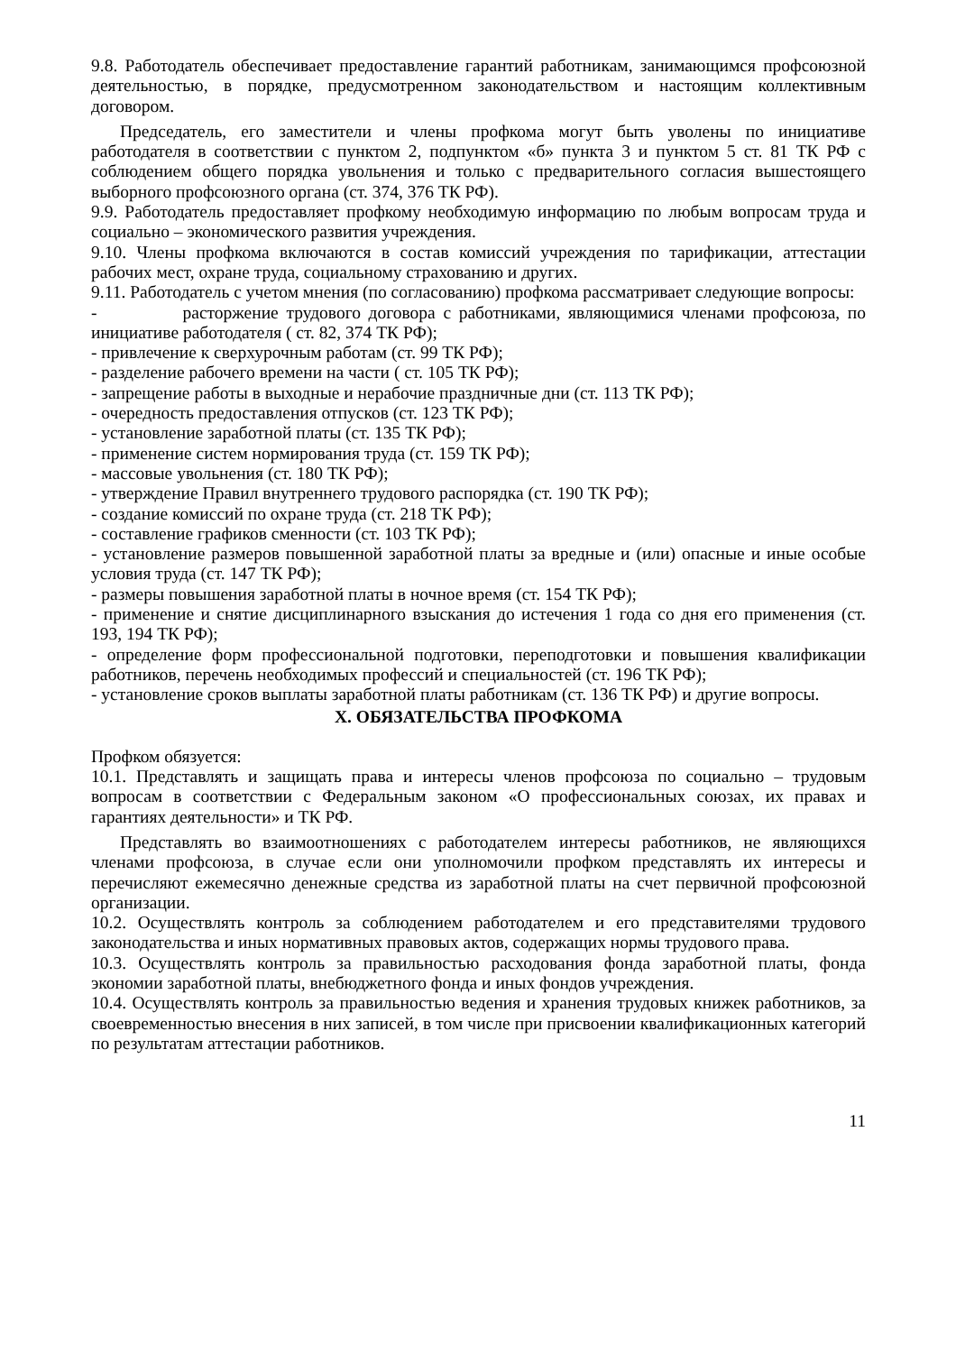9.8. Работодатель обеспечивает предоставление гарантий работникам, занимающимся профсоюзной деятельностью, в порядке, предусмотренном законодательством и настоящим коллективным договором.
Председатель, его заместители и члены профкома могут быть уволены по инициативе работодателя в соответствии с пунктом 2, подпунктом «б» пункта 3 и пунктом 5 ст. 81 ТК РФ с соблюдением общего порядка увольнения и только с предварительного согласия вышестоящего выборного профсоюзного органа (ст. 374, 376 ТК РФ).
9.9. Работодатель предоставляет профкому необходимую информацию по любым вопросам труда и социально – экономического развития учреждения.
9.10. Члены профкома включаются в состав комиссий учреждения по тарификации, аттестации рабочих мест, охране труда, социальному страхованию и других.
9.11. Работодатель с учетом мнения (по согласованию) профкома рассматривает следующие вопросы:
- расторжение трудового договора с работниками, являющимися членами профсоюза, по инициативе работодателя ( ст. 82, 374 ТК РФ);
- привлечение к сверхурочным работам (ст. 99 ТК РФ);
- разделение рабочего времени на части ( ст. 105 ТК РФ);
- запрещение работы в выходные и нерабочие праздничные дни (ст. 113 ТК РФ);
- очередность предоставления отпусков (ст. 123 ТК РФ);
- установление заработной платы (ст. 135 ТК РФ);
- применение систем нормирования труда (ст. 159 ТК РФ);
- массовые увольнения (ст. 180 ТК РФ);
- утверждение Правил внутреннего трудового распорядка (ст. 190 ТК РФ);
- создание комиссий по охране труда (ст. 218 ТК РФ);
- составление графиков сменности (ст. 103 ТК РФ);
- установление размеров повышенной заработной платы за вредные и (или) опасные и иные особые условия труда (ст. 147 ТК РФ);
- размеры повышения заработной платы в ночное время (ст. 154 ТК РФ);
- применение и снятие дисциплинарного взыскания до истечения 1 года со дня его применения (ст. 193, 194 ТК РФ);
- определение форм профессиональной подготовки, переподготовки и повышения квалификации работников, перечень необходимых профессий и специальностей (ст. 196 ТК РФ);
- установление сроков выплаты заработной платы работникам (ст. 136 ТК РФ) и другие вопросы.
X. ОБЯЗАТЕЛЬСТВА ПРОФКОМА
Профком обязуется:
10.1. Представлять и защищать права и интересы членов профсоюза по социально – трудовым вопросам в соответствии с Федеральным законом «О профессиональных союзах, их правах и гарантиях деятельности» и ТК РФ.
Представлять во взаимоотношениях с работодателем интересы работников, не являющихся членами профсоюза, в случае если они уполномочили профком представлять их интересы и перечисляют ежемесячно денежные средства из заработной платы на счет первичной профсоюзной организации.
10.2. Осуществлять контроль за соблюдением работодателем и его представителями трудового законодательства и иных нормативных правовых актов, содержащих нормы трудового права.
10.3. Осуществлять контроль за правильностью расходования фонда заработной платы, фонда экономии заработной платы, внебюджетного фонда и иных фондов учреждения.
10.4. Осуществлять контроль за правильностью ведения и хранения трудовых книжек работников, за своевременностью внесения в них записей, в том числе при присвоении квалификационных категорий по результатам аттестации работников.
11